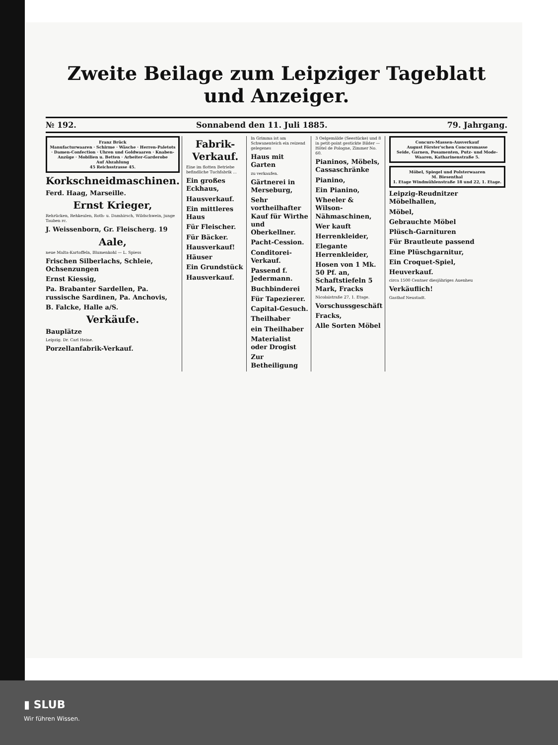Zweite Beilage zum Leipziger Tageblatt und Anzeiger.
№ 192. Sonnabend den 11. Juli 1885. 79. Jahrgang.
Franz Brück
Manufacturwaaren · Schirme · Wäsche · Herren-Paletots · Damen-Confection · Uhren und Goldwaaren · Knaben-Anzüge · Mobilien u. Betten · Arbeiter-Garderobe
Auf Abzahlung
45 Reichsstrasse 45.
Korkschneidmaschinen.
Ferd. Haag, Marseille.
Ernst Krieger,
Rehrücken, Rehkeulen, Roth- u. Damhirsch, Wildschwein, junge Tauben rc.
J. Weissenborn, Gr. Fleischerg. 19
Aale,
neue Malta-Kartoffeln, Blumenkohl — L. Spiess
Frischen Silberlachs, Schleie, Ochsenzungen
Ernst Kiessig,
Pa. Brabanter Sardellen, Pa. russische Sardinen, Pa. Anchovis,
B. Falcke, Halle a/S.
Verkäufe.
Bauplätze
Leipzig. Dr. Carl Heine.
Porzellanfabrik-Verkauf.
Fabrik-Verkauf.
Eine im flotten Betriebe befindliche Tuchfabrik ...
Ein großes Eckhaus,
Hausverkauf.
Ein mittleres Haus
Für Fleischer.
Für Bäcker.
Hausverkauf!
Häuser
Ein Grundstück
Hausverkauf.
In Grimma ist am Schwanenteich ein reizend gelegenes
Haus mit Garten
zu verkaufen.
Gärtnerei in Merseburg,
Sehr vortheilhafter Kauf für Wirthe und Oberkellner.
Pacht-Cession.
Conditorei-Verkauf.
Passend f. Jedermann.
Buchbinderei
Für Tapezierer.
Capital-Gesuch.
Theilhaber
ein Theilhaber
Materialist oder Drogist
Zur Betheiligung
3 Oelgemälde (Seestücke) und 8 in petit-point gestickte Bilder — Hôtel de Pologne, Zimmer No. 60.
Pianinos, Möbels, Cassaschränke
Pianino,
Ein Pianino,
Wheeler & Wilson-Nähmaschinen,
Wer kauft
Herrenkleider,
Elegante Herrenkleider,
Hosen von 1 Mk. 50 Pf. an, Schaftstiefeln 5 Mark, Fracks
Nicolaistraße 27, 1. Etage.
Vorschussgeschäft
Fracks,
Alle Sorten Möbel
Concurs-Massen-Ausverkauf
August Förster'schen Concursmasse
Seide, Garnen, Posamenten, Putz- und Mode-Waaren, Katharinenstraße 5.
Möbel, Spiegel und Polsterwaaren
M. Biesenthal
1. Etage Windmühlenstraße 18 und 22, 1. Etage.
Leipzig-Reudnitzer Möbelhallen,
Möbel,
Gebrauchte Möbel
Plüsch-Garnituren
Für Brautleute passend
Eine Plüschgarnitur,
Ein Croquet-Spiel,
Heuverkauf.
circa 1500 Centner diesjähriges Auenheu
Verkäuflich!
Gasthof Neustadt.
▮ SLUB
Wir führen Wissen.